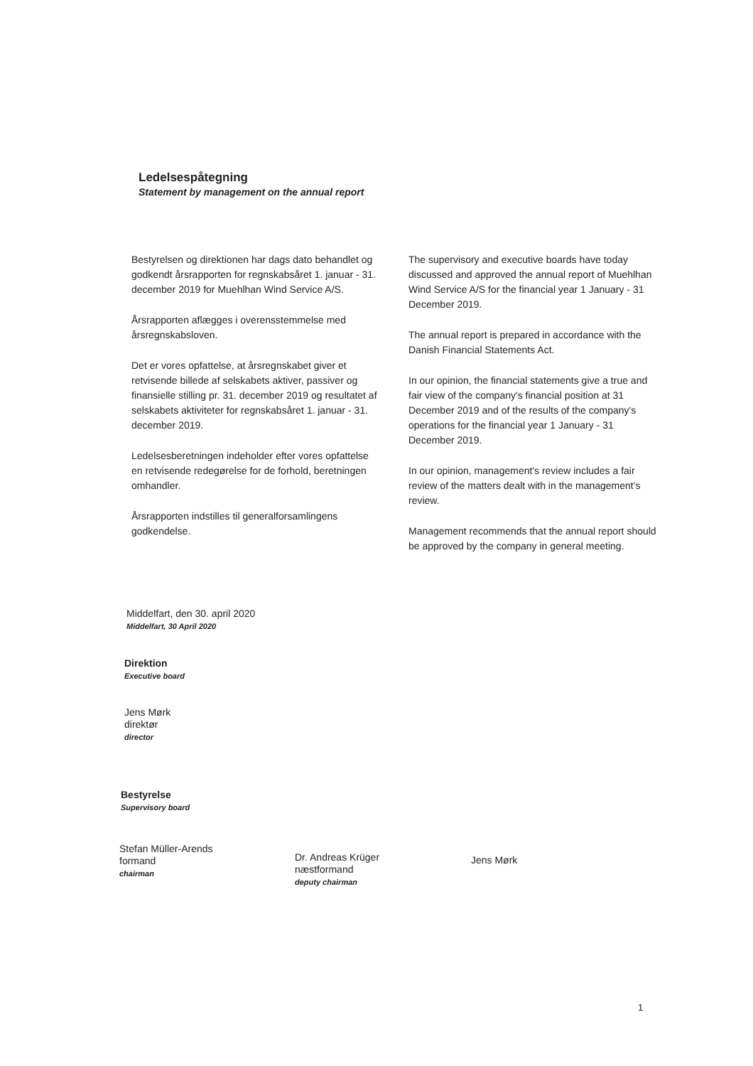Ledelsespåtegning
Statement by management on the annual report
Bestyrelsen og direktionen har dags dato behandlet og godkendt årsrapporten for regnskabsåret 1. januar - 31. december 2019 for Muehlhan Wind Service A/S.
Årsrapporten aflægges i overensstemmelse med årsregnskabsloven.
Det er vores opfattelse, at årsregnskabet giver et retvisende billede af selskabets aktiver, passiver og finansielle stilling pr. 31. december 2019 og resultatet af selskabets aktiviteter for regnskabsåret 1. januar - 31. december 2019.
Ledelsesberetningen indeholder efter vores opfattelse en retvisende redegørelse for de forhold, beretningen omhandler.
Årsrapporten indstilles til generalforsamlingens godkendelse.
The supervisory and executive boards have today discussed and approved the annual report of Muehlhan Wind Service A/S for the financial year 1 January - 31 December 2019.
The annual report is prepared in accordance with the Danish Financial Statements Act.
In our opinion, the financial statements give a true and fair view of the company's financial position at 31 December 2019 and of the results of the company's operations for the financial year 1 January - 31 December 2019.
In our opinion, management's review includes a fair review of the matters dealt with in the management's review.
Management recommends that the annual report should be approved by the company in general meeting.
Middelfart, den 30. april 2020
Middelfart, 30 April 2020
Direktion
Executive board
Jens Mørk
direktør
director
Bestyrelse
Supervisory board
Stefan Müller-Arends
formand
chairman
Dr. Andreas Krüger
næstformand
deputy chairman
Jens Mørk
1